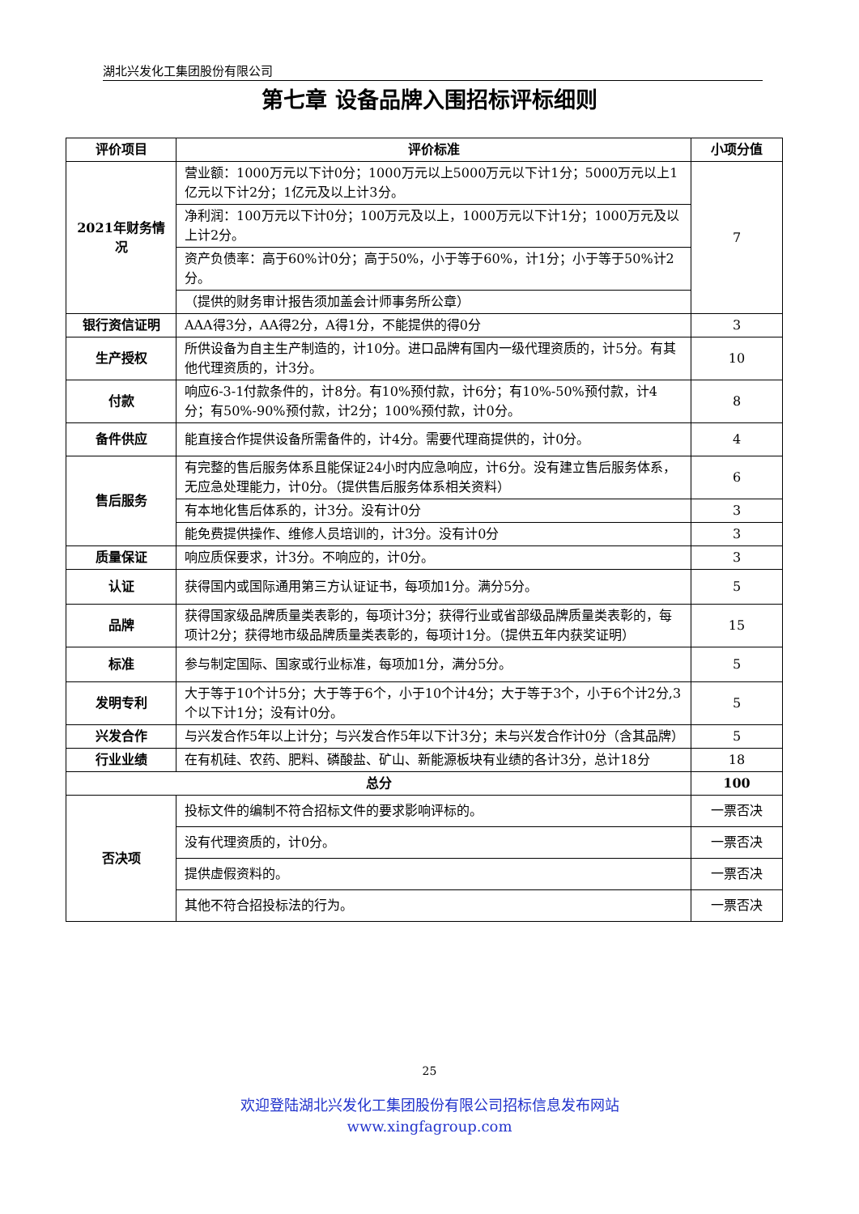湖北兴发化工集团股份有限公司
第七章 设备品牌入围招标评标细则
| 评价项目 | 评价标准 | 小项分值 |
| --- | --- | --- |
| 2021年财务情况 | 营业额：1000万元以下计0分；1000万元以上5000万元以下计1分；5000万元以上1亿元以下计2分；1亿元及以上计3分。 | 7 |
| | 净利润：100万元以下计0分；100万元及以上，1000万元以下计1分；1000万元及以上计2分。 | |
| | 资产负债率：高于60%计0分；高于50%，小于等于60%，计1分；小于等于50%计2分。 | |
| | （提供的财务审计报告须加盖会计师事务所公章） | |
| 银行资信证明 | AAA得3分，AA得2分，A得1分，不能提供的得0分 | 3 |
| 生产授权 | 所供设备为自主生产制造的，计10分。进口品牌有国内一级代理资质的，计5分。有其他代理资质的，计3分。 | 10 |
| 付款 | 响应6-3-1付款条件的，计8分。有10%预付款，计6分；有10%-50%预付款，计4分；有50%-90%预付款，计2分；100%预付款，计0分。 | 8 |
| 备件供应 | 能直接合作提供设备所需备件的，计4分。需要代理商提供的，计0分。 | 4 |
| 售后服务 | 有完整的售后服务体系且能保证24小时内应急响应，计6分。没有建立售后服务体系，无应急处理能力，计0分。（提供售后服务体系相关资料） | 6 |
| | 有本地化售后体系的，计3分。没有计0分 | 3 |
| | 能免费提供操作、维修人员培训的，计3分。没有计0分 | 3 |
| 质量保证 | 响应质保要求，计3分。不响应的，计0分。 | 3 |
| 认证 | 获得国内或国际通用第三方认证证书，每项加1分。满分5分。 | 5 |
| 品牌 | 获得国家级品牌质量类表彰的，每项计3分；获得行业或省部级品牌质量类表彰的，每项计2分；获得地市级品牌质量类表彰的，每项计1分。（提供五年内获奖证明） | 15 |
| 标准 | 参与制定国际、国家或行业标准，每项加1分，满分5分。 | 5 |
| 发明专利 | 大于等于10个计5分；大于等于6个，小于10个计4分；大于等于3个，小于6个计2分,3个以下计1分；没有计0分。 | 5 |
| 兴发合作 | 与兴发合作5年以上计分；与兴发合作5年以下计3分；未与兴发合作计0分（含其品牌） | 5 |
| 行业业绩 | 在有机硅、农药、肥料、磷酸盐、矿山、新能源板块有业绩的各计3分，总计18分 | 18 |
| 总分 | | 100 |
| 否决项 | 投标文件的编制不符合招标文件的要求影响评标的。 | 一票否决 |
| | 没有代理资质的，计0分。 | 一票否决 |
| | 提供虚假资料的。 | 一票否决 |
| | 其他不符合招投标法的行为。 | 一票否决 |
25
欢迎登陆湖北兴发化工集团股份有限公司招标信息发布网站
www.xingfagroup.com